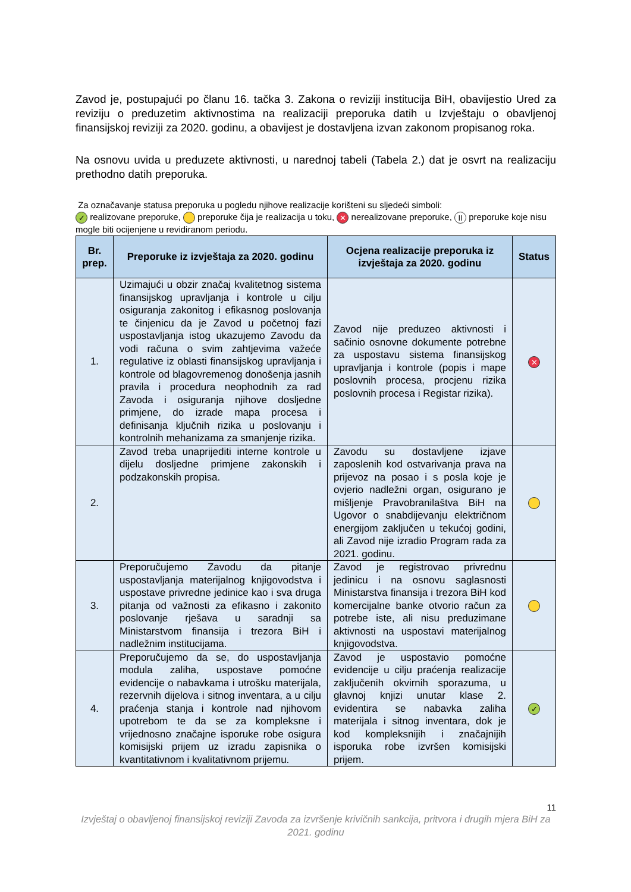Zavod je, postupajući po članu 16. tačka 3. Zakona o reviziji institucija BiH, obavijestio Ured za reviziju o preduzetim aktivnostima na realizaciji preporuka datih u Izvještaju o obavljenoj finansijskoj reviziji za 2020. godinu, a obavijest je dostavljena izvan zakonom propisanog roka.
Na osnovu uvida u preduzete aktivnosti, u narednoj tabeli (Tabela 2.) dat je osvrt na realizaciju prethodno datih preporuka.
Za označavanje statusa preporuka u pogledu njihove realizacije korišteni su sljedeći simboli:
✓ realizovane preporuke, preporuke čija je realizacija u toku, ✕ nerealizovane preporuke, II preporuke koje nisu mogle biti ocijenjene u revidiranom periodu.
| Br. prep. | Preporuke iz izvještaja za 2020. godinu | Ocjena realizacije preporuka iz izvještaja za 2020. godinu | Status |
| --- | --- | --- | --- |
| 1. | Uzimajući u obzir značaj kvalitetnog sistema finansijskog upravljanja i kontrole u cilju osiguranja zakonitog i efikasnog poslovanja te činjenicu da je Zavod u početnoj fazi uspostavljanja istog ukazujemo Zavodu da vodi računa o svim zahtjevima važeće regulative iz oblasti finansijskog upravljanja i kontrole od blagovremenog donošenja jasnih pravila i procedura neophodnih za rad Zavoda i osiguranja njihove dosljedne primjene, do izrade mapa procesa i definisanja ključnih rizika u poslovanju i kontrolnih mehanizama za smanjenje rizika. | Zavod nije preduzeo aktivnosti i sačinio osnovne dokumente potrebne za uspostavu sistema finansijskog upravljanja i kontrole (popis i mape poslovnih procesa, procjenu rizika poslovnih procesa i Registar rizika). | ✕ |
| 2. | Zavod treba unaprijediti interne kontrole u dijelu dosljedne primjene zakonskih i podzakonskih propisa. | Zavodu su dostavljene izjave zaposlenih kod ostvarivanja prava na prijevoz na posao i s posla koje je ovjerio nadležni organ, osigurano je mišljenje Pravobranilaštva BiH na Ugovor o snabdijevanju električnom energijom zaključen u tekućoj godini, ali Zavod nije izradio Program rada za 2021. godinu. | |
| 3. | Preporučujemo Zavodu da pitanje uspostavljanja materijalnog knjigovodstva i uspostave privredne jedinice kao i sva druga pitanja od važnosti za efikasno i zakonito poslovanje rješava u saradnji sa Ministarstvom finansija i trezora BiH i nadležnim institucijama. | Zavod je registrovao privrednu jedinicu i na osnovu saglasnosti Ministarstva finansija i trezora BiH kod komercijalne banke otvorio račun za potrebe iste, ali nisu preduzimane aktivnosti na uspostavi materijalnog knjigovodstva. | |
| 4. | Preporučujemo da se, do uspostavljanja modula zaliha, uspostave pomoćne evidencije o nabavkama i utrošku materijala, rezervnih dijelova i sitnog inventara, a u cilju praćenja stanja i kontrole nad njihovom upotrebom te da se za kompleksne i vrijednosno značajne isporuke robe osigura komisijski prijem uz izradu zapisnika o kvantitativnom i kvalitativnom prijemu. | Zavod je uspostavio pomoćne evidencije u cilju praćenja realizacije zaključenih okvirnih sporazuma, u glavnoj knjizi unutar klase 2. evidentira se nabavka zaliha materijala i sitnog inventara, dok je kod kompleksnijih i značajnijih isporuka robe izvršen komisijski prijem. | ✓ |
11
Izvještaj o obavljenoj finansijskoj reviziji Zavoda za izvršenje krivičnih sankcija, pritvora i drugih mjera BiH za 2021. godinu